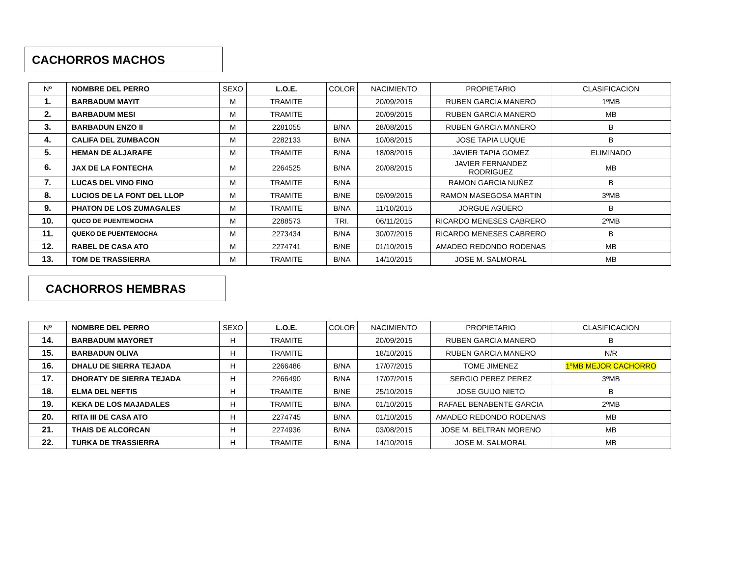CACHORROS MACHOS
| Nº | NOMBRE DEL PERRO | SEXO | L.O.E. | COLOR | NACIMIENTO | PROPIETARIO | CLASIFICACION |
| --- | --- | --- | --- | --- | --- | --- | --- |
| 1. | BARBADUM MAYIT | M | TRAMITE | | 20/09/2015 | RUBEN GARCIA MANERO | 1ºMB |
| 2. | BARBADUM MESI | M | TRAMITE | | 20/09/2015 | RUBEN GARCIA MANERO | MB |
| 3. | BARBADUN ENZO II | M | 2281055 | B/NA | 28/08/2015 | RUBEN GARCIA MANERO | B |
| 4. | CALIFA DEL ZUMBACON | M | 2282133 | B/NA | 10/08/2015 | JOSE TAPIA LUQUE | B |
| 5. | HEMAN DE ALJARAFE | M | TRAMITE | B/NA | 18/08/2015 | JAVIER TAPIA GOMEZ | ELIMINADO |
| 6. | JAX DE LA FONTECHA | M | 2264525 | B/NA | 20/08/2015 | JAVIER FERNANDEZ RODRIGUEZ | MB |
| 7. | LUCAS DEL VINO FINO | M | TRAMITE | B/NA | | RAMON GARCIA NUÑEZ | B |
| 8. | LUCIOS DE LA FONT DEL LLOP | M | TRAMITE | B/NE | 09/09/2015 | RAMON MASEGOSA MARTIN | 3ºMB |
| 9. | PHATON DE LOS ZUMAGALES | M | TRAMITE | B/NA | 11/10/2015 | JORGUE AGÜERO | B |
| 10. | QUCO DE PUENTEMOCHA | M | 2288573 | TRI. | 06/11/2015 | RICARDO MENESES CABRERO | 2ºMB |
| 11. | QUEKO DE PUENTEMOCHA | M | 2273434 | B/NA | 30/07/2015 | RICARDO MENESES CABRERO | B |
| 12. | RABEL DE CASA ATO | M | 2274741 | B/NE | 01/10/2015 | AMADEO REDONDO RODENAS | MB |
| 13. | TOM DE TRASSIERRA | M | TRAMITE | B/NA | 14/10/2015 | JOSE M. SALMORAL | MB |
CACHORROS HEMBRAS
| Nº | NOMBRE DEL PERRO | SEXO | L.O.E. | COLOR | NACIMIENTO | PROPIETARIO | CLASIFICACION |
| --- | --- | --- | --- | --- | --- | --- | --- |
| 14. | BARBADUM MAYORET | H | TRAMITE | | 20/09/2015 | RUBEN GARCIA MANERO | B |
| 15. | BARBADUN OLIVA | H | TRAMITE | | 18/10/2015 | RUBEN GARCIA MANERO | N/R |
| 16. | DHALU DE SIERRA TEJADA | H | 2266486 | B/NA | 17/07/2015 | TOME JIMENEZ | 1ºMB MEJOR CACHORRO |
| 17. | DHORATY DE SIERRA TEJADA | H | 2266490 | B/NA | 17/07/2015 | SERGIO PEREZ PEREZ | 3ºMB |
| 18. | ELMA DEL NEFTIS | H | TRAMITE | B/NE | 25/10/2015 | JOSE GUIJO NIETO | B |
| 19. | KEKA DE LOS MAJADALES | H | TRAMITE | B/NA | 01/10/2015 | RAFAEL BENABENTE GARCIA | 2ºMB |
| 20. | RITA III DE CASA ATO | H | 2274745 | B/NA | 01/10/2015 | AMADEO REDONDO RODENAS | MB |
| 21. | THAIS DE ALCORCAN | H | 2274936 | B/NA | 03/08/2015 | JOSE M. BELTRAN MORENO | MB |
| 22. | TURKA DE TRASSIERRA | H | TRAMITE | B/NA | 14/10/2015 | JOSE M. SALMORAL | MB |